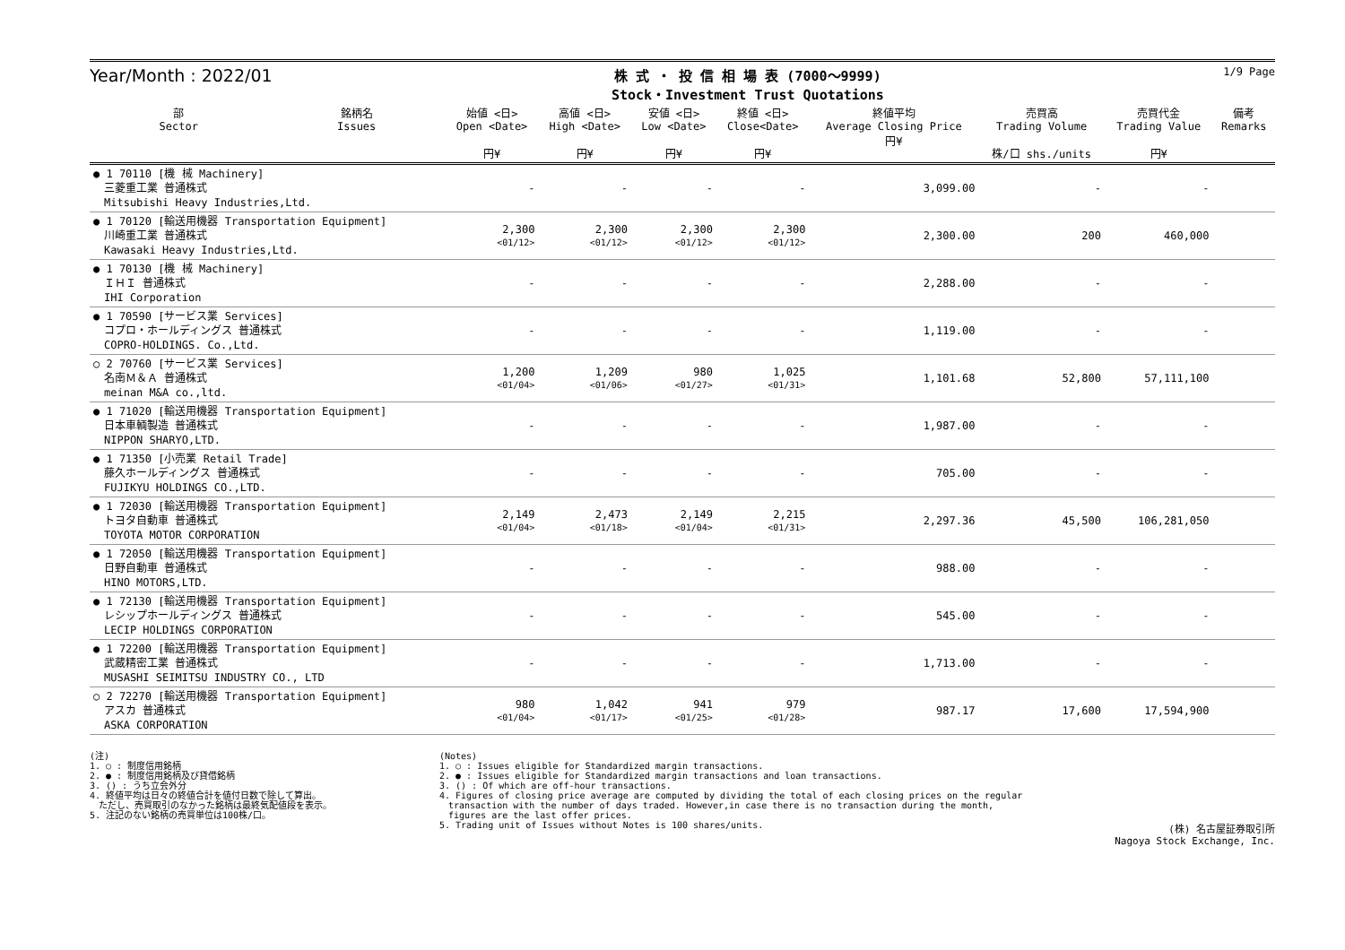Year/Month : 2022/01
株 式 ・ 投 信 相 場 表 (7000～9999)
Stock・Investment Trust Quotations
1/9 Page
| 部 Sector | 銘柄名 Issues | 始値 <日> Open <Date> 円¥ | 高値 <日> High <Date> 円¥ | 安値 <日> Low <Date> 円¥ | 終値 <日> Close<Date> 円¥ | 終値平均 Average Closing Price 円¥ | 売買高 Trading Volume 株/口 shs./units | 売買代金 Trading Value 円¥ | 備考 Remarks |
| --- | --- | --- | --- | --- | --- | --- | --- | --- | --- |
| ● 1 70110 [機 械 Machinery] 三菱重工業 普通株式 Mitsubishi Heavy Industries,Ltd. | | - | - | - | - | 3,099.00 | - | - | |
| ● 1 70120 [輸送用機器 Transportation Equipment] 川崎重工業 普通株式 Kawasaki Heavy Industries,Ltd. | | 2,300 <01/12> | 2,300 <01/12> | 2,300 <01/12> | 2,300 <01/12> | 2,300.00 | 200 | 460,000 | |
| ● 1 70130 [機 械 Machinery] ＩＨＩ 普通株式 IHI Corporation | | - | - | - | - | 2,288.00 | - | - | |
| ● 1 70590 [サービス業 Services] コプロ・ホールディングス 普通株式 COPRO-HOLDINGS. Co.,Ltd. | | - | - | - | - | 1,119.00 | - | - | |
| ○ 2 70760 [サービス業 Services] 名南Ｍ＆Ａ 普通株式 meinan M&A co.,ltd. | | 1,200 <01/04> | 1,209 <01/06> | 980 <01/27> | 1,025 <01/31> | 1,101.68 | 52,800 | 57,111,100 | |
| ● 1 71020 [輸送用機器 Transportation Equipment] 日本車輌製造 普通株式 NIPPON SHARYO,LTD. | | - | - | - | - | 1,987.00 | - | - | |
| ● 1 71350 [小売業 Retail Trade] 藤久ホールディングス 普通株式 FUJIKYU HOLDINGS CO.,LTD. | | - | - | - | - | 705.00 | - | - | |
| ● 1 72030 [輸送用機器 Transportation Equipment] トヨタ自動車 普通株式 TOYOTA MOTOR CORPORATION | | 2,149 <01/04> | 2,473 <01/18> | 2,149 <01/04> | 2,215 <01/31> | 2,297.36 | 45,500 | 106,281,050 | |
| ● 1 72050 [輸送用機器 Transportation Equipment] 日野自動車 普通株式 HINO MOTORS,LTD. | | - | - | - | - | 988.00 | - | - | |
| ● 1 72130 [輸送用機器 Transportation Equipment] レシップホールディングス 普通株式 LECIP HOLDINGS CORPORATION | | - | - | - | - | 545.00 | - | - | |
| ● 1 72200 [輸送用機器 Transportation Equipment] 武蔵精密工業 普通株式 MUSASHI SEIMITSU INDUSTRY CO., LTD | | - | - | - | - | 1,713.00 | - | - | |
| ○ 2 72270 [輸送用機器 Transportation Equipment] アスカ 普通株式 ASKA CORPORATION | | 980 <01/04> | 1,042 <01/17> | 941 <01/25> | 979 <01/28> | 987.17 | 17,600 | 17,594,900 | |
(注)
1. ○ : 制度信用銘柄
2. ● : 制度信用銘柄及び貸借銘柄
3. () : うち立会外分
4. 終値平均は日々の終値合計を値付日数で除して算出。
　ただし、売買取引のなかった銘柄は最終気配値段を表示。
5. 注記のない銘柄の売買単位は100株/口。
(Notes)
1. ○ : Issues eligible for Standardized margin transactions.
2. ● : Issues eligible for Standardized margin transactions and loan transactions.
3. () : Of which are off-hour transactions.
4. Figures of closing price average are computed by dividing the total of each closing prices on the regular
　transaction with the number of days traded. However,in case there is no transaction during the month,
　figures are the last offer prices.
5. Trading unit of Issues without Notes is 100 shares/units.
(株) 名古屋証券取引所
Nagoya Stock Exchange, Inc.